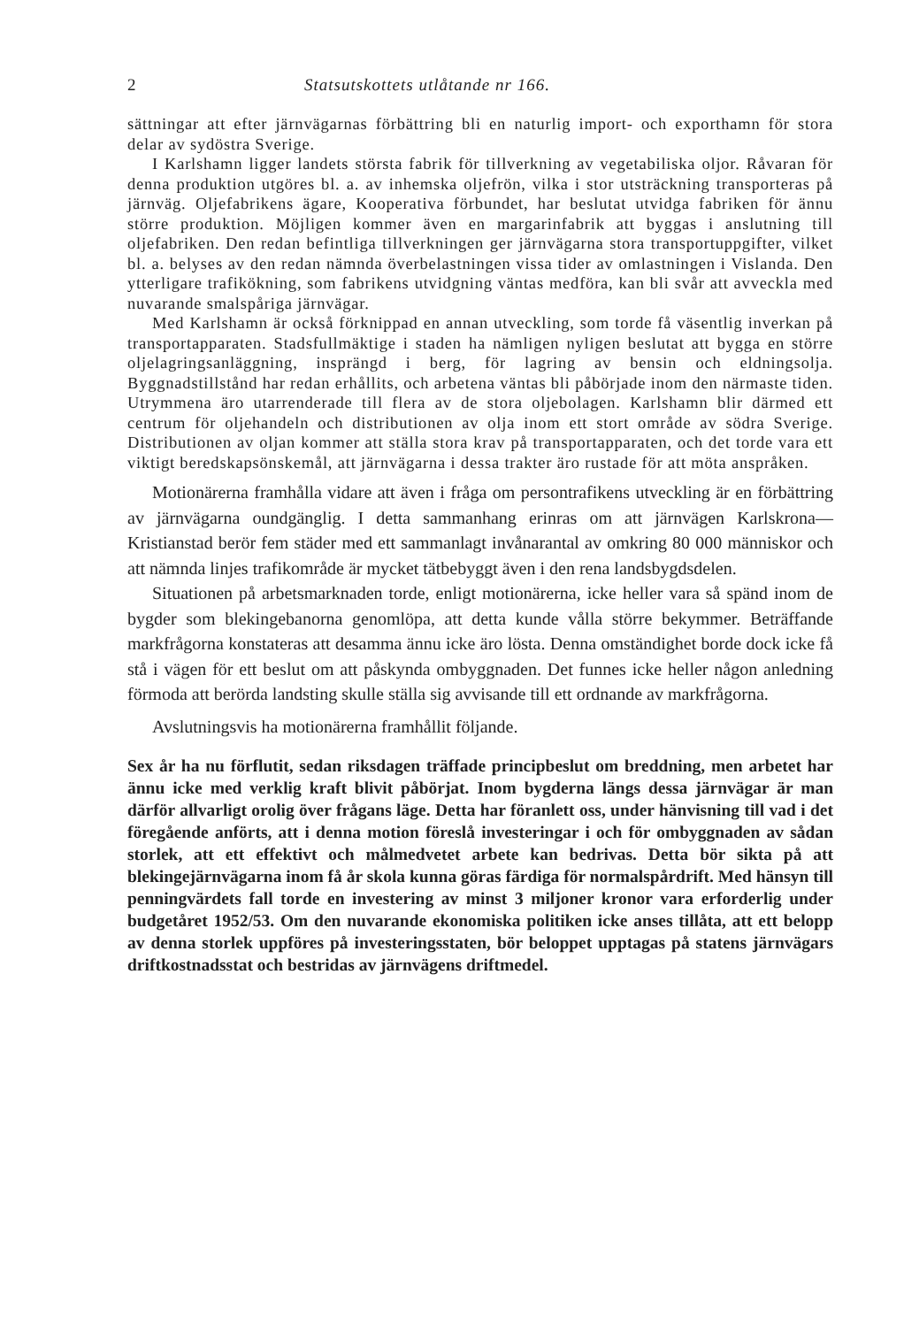2 Statsutskottets utlåtande nr 166.
sättningar att efter järnvägarnas förbättring bli en naturlig import- och exporthamn för stora delar av sydöstra Sverige.
I Karlshamn ligger landets största fabrik för tillverkning av vegetabiliska oljor. Råvaran för denna produktion utgöres bl. a. av inhemska oljefrön, vilka i stor utsträckning transporteras på järnväg. Oljefabrikens ägare, Kooperativa förbundet, har beslutat utvidga fabriken för ännu större produktion. Möjligen kommer även en margarinfabrik att byggas i anslutning till oljefabriken. Den redan befintliga tillverkningen ger järnvägarna stora transportuppgifter, vilket bl. a. belyses av den redan nämnda överbelastningen vissa tider av omlastningen i Vislanda. Den ytterligare trafikökning, som fabrikens utvidgning väntas medföra, kan bli svår att avveckla med nuvarande smalspåriga järnvägar.
Med Karlshamn är också förknippad en annan utveckling, som torde få väsentlig inverkan på transportapparaten. Stadsfullmäktige i staden ha nämligen nyligen beslutat att bygga en större oljelagringsanläggning, insprängd i berg, för lagring av bensin och eldningsolja. Byggnadstillstånd har redan erhållits, och arbetena väntas bli påbörjade inom den närmaste tiden. Utrymmena äro utarrenderade till flera av de stora oljebolagen. Karlshamn blir därmed ett centrum för oljehandeln och distributionen av olja inom ett stort område av södra Sverige. Distributionen av oljan kommer att ställa stora krav på transportapparaten, och det torde vara ett viktigt beredskapsönskemål, att järnvägarna i dessa trakter äro rustade för att möta anspråken.
Motionärerna framhålla vidare att även i fråga om persontrafikens utveckling är en förbättring av järnvägarna oundgänglig. I detta sammanhang erinras om att järnvägen Karlskrona—Kristianstad berör fem städer med ett sammanlagt invånarantal av omkring 80 000 människor och att nämnda linjes trafikområde är mycket tätbebyggt även i den rena landsbygdsdelen.
Situationen på arbetsmarknaden torde, enligt motionärerna, icke heller vara så spänd inom de bygder som blekingebanorna genomlöpa, att detta kunde vålla större bekymmer. Beträffande markfrågorna konstateras att desamma ännu icke äro lösta. Denna omständighet borde dock icke få stå i vägen för ett beslut om att påskynda ombyggnaden. Det funnes icke heller någon anledning förmoda att berörda landsting skulle ställa sig avvisande till ett ordnande av markfrågorna.
Avslutningsvis ha motionärerna framhållit följande.
Sex år ha nu förflutit, sedan riksdagen träffade principbeslut om breddning, men arbetet har ännu icke med verklig kraft blivit påbörjat. Inom bygderna längs dessa järnvägar är man därför allvarligt orolig över frågans läge. Detta har föranlett oss, under hänvisning till vad i det föregående anförts, att i denna motion föreslå investeringar i och för ombyggnaden av sådan storlek, att ett effektivt och målmedvetet arbete kan bedrivas. Detta bör sikta på att blekingejärnvägarna inom få år skola kunna göras färdiga för normalspårdrift. Med hänsyn till penningvärdets fall torde en investering av minst 3 miljoner kronor vara erforderlig under budgetåret 1952/53. Om den nuvarande ekonomiska politiken icke anses tillåta, att ett belopp av denna storlek uppföres på investeringsstaten, bör beloppet upptagas på statens järnvägars driftkostnadsstat och bestridas av järnvägens driftmedel.